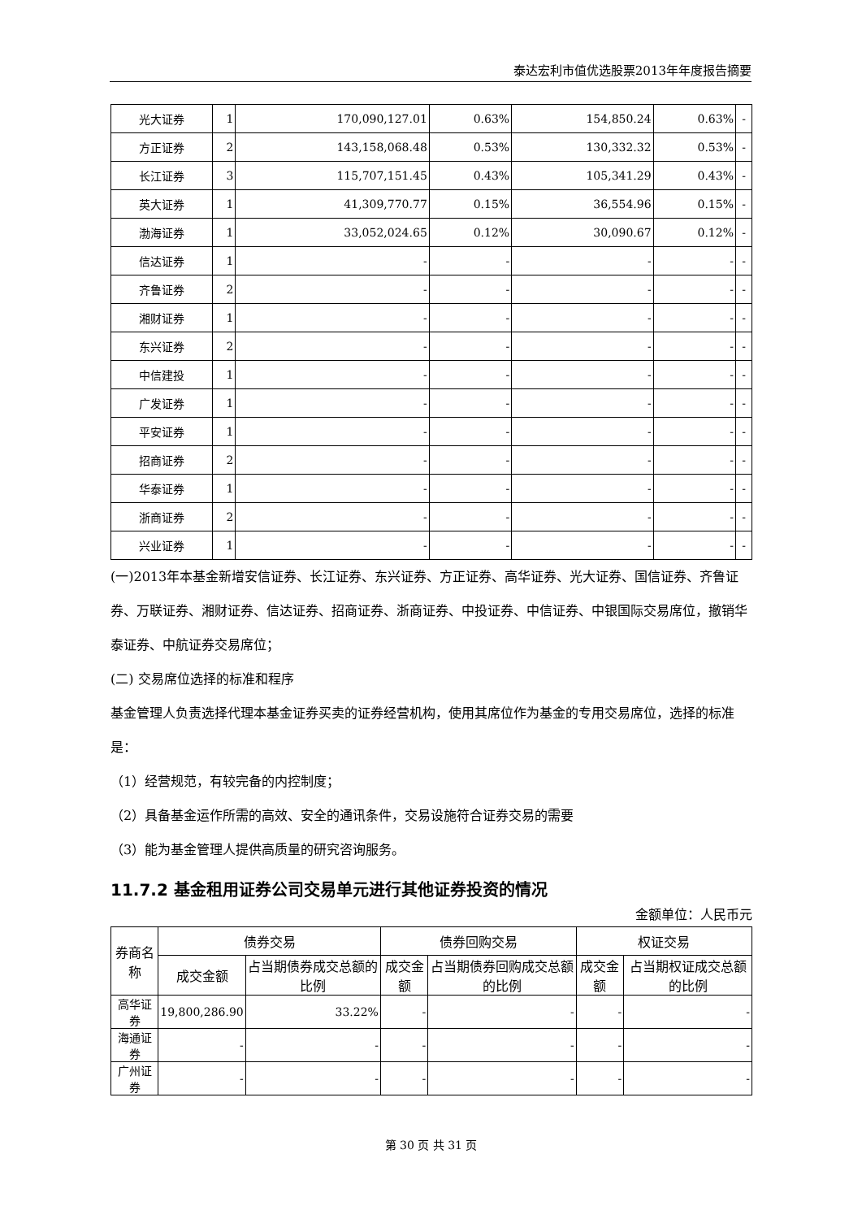泰达宏利市值优选股票2013年年度报告摘要
| 光大证券 | 1 | 170,090,127.01 | 0.63% | 154,850.24 | 0.63% | - |
| 方正证券 | 2 | 143,158,068.48 | 0.53% | 130,332.32 | 0.53% | - |
| 长江证券 | 3 | 115,707,151.45 | 0.43% | 105,341.29 | 0.43% | - |
| 英大证券 | 1 | 41,309,770.77 | 0.15% | 36,554.96 | 0.15% | - |
| 渤海证券 | 1 | 33,052,024.65 | 0.12% | 30,090.67 | 0.12% | - |
| 信达证券 | 1 | - | - | - | - | - |
| 齐鲁证券 | 2 | - | - | - | - | - |
| 湘财证券 | 1 | - | - | - | - | - |
| 东兴证券 | 2 | - | - | - | - | - |
| 中信建投 | 1 | - | - | - | - | - |
| 广发证券 | 1 | - | - | - | - | - |
| 平安证券 | 1 | - | - | - | - | - |
| 招商证券 | 2 | - | - | - | - | - |
| 华泰证券 | 1 | - | - | - | - | - |
| 浙商证券 | 2 | - | - | - | - | - |
| 兴业证券 | 1 | - | - | - | - | - |
(一)2013年本基金新增安信证券、长江证券、东兴证券、方正证券、高华证券、光大证券、国信证券、齐鲁证券、万联证券、湘财证券、信达证券、招商证券、浙商证券、中投证券、中信证券、中银国际交易席位，撤销华泰证券、中航证券交易席位；
(二) 交易席位选择的标准和程序
基金管理人负责选择代理本基金证券买卖的证券经营机构，使用其席位作为基金的专用交易席位，选择的标准是：
（1）经营规范，有较完备的内控制度；
（2）具备基金运作所需的高效、安全的通讯条件，交易设施符合证券交易的需要
（3）能为基金管理人提供高质量的研究咨询服务。
11.7.2 基金租用证券公司交易单元进行其他证券投资的情况
金额单位：人民币元
| 券商名称 | 债券交易 | | 债券回购交易 | | 权证交易 | |
| --- | --- | --- | --- | --- | --- | --- |
| | 成交金额 | 占当期债券成交总额的比例 | 成交金额 | 占当期债券回购成交总额的比例 | 成交金额 | 占当期权证成交总额的比例 |
| 高华证券 | 19,800,286.90 | 33.22% | - | - | - | - |
| 海通证券 | - | - | - | - | - | - |
| 广州证券 | - | - | - | - | - | - |
第 30 页 共 31 页